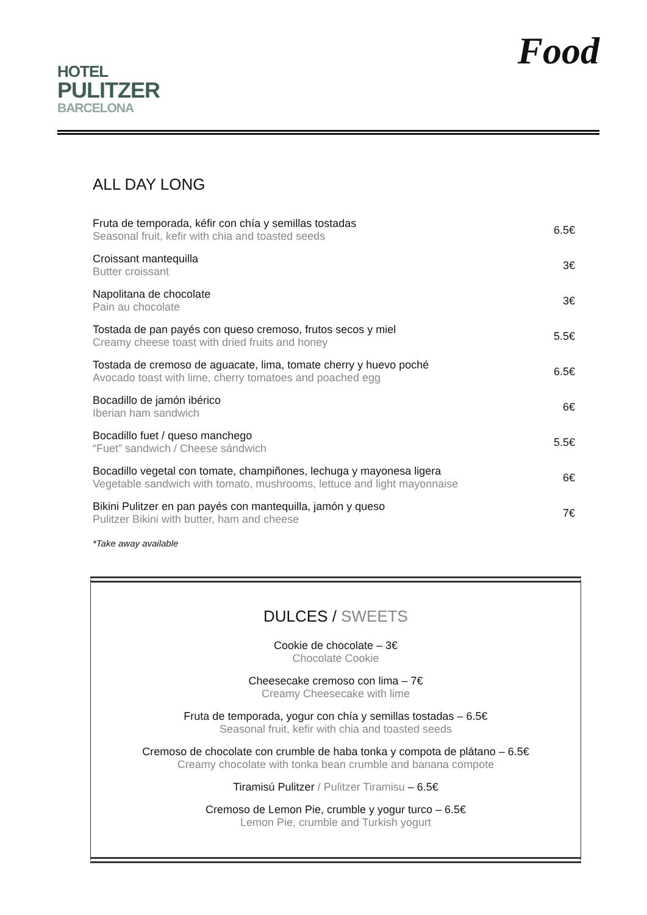HOTEL
PULITZER
BARCELONA
Food
ALL DAY LONG
Fruta de temporada, kéfir con chía y semillas tostadas
Seasonal fruit, kefir with chia and toasted seeds
6.5€
Croissant mantequilla
Butter croissant
3€
Napolitana de chocolate
Pain au chocolate
3€
Tostada de pan payés con queso cremoso, frutos secos y miel
Creamy cheese toast with dried fruits and honey
5.5€
Tostada de cremoso de aguacate, lima, tomate cherry y huevo poché
Avocado toast with lime, cherry tomatoes and poached egg
6.5€
Bocadillo de jamón ibérico
Iberian ham sandwich
6€
Bocadillo fuet / queso manchego
“Fuet” sandwich / Cheese sándwich
5.5€
Bocadillo vegetal con tomate, champiñones, lechuga y mayonesa ligera
Vegetable sandwich with tomato, mushrooms, lettuce and light mayonnaise
6€
Bikini Pulitzer en pan payés con mantequilla, jamón y queso
Pulitzer Bikini with butter, ham and cheese
7€
*Take away available
DULCES / SWEETS
Cookie de chocolate – 3€
Chocolate Cookie
Cheesecake cremoso con lima – 7€
Creamy Cheesecake with lime
Fruta de temporada, yogur con chía y semillas tostadas – 6.5€
Seasonal fruit, kefir with chia and toasted seeds
Cremoso de chocolate con crumble de haba tonka y compota de plátano – 6.5€
Creamy chocolate with tonka bean crumble and banana compote
Tiramisú Pulitzer / Pulitzer Tiramisu – 6.5€
Cremoso de Lemon Pie, crumble y yogur turco – 6.5€
Lemon Pie, crumble and Turkish yogurt